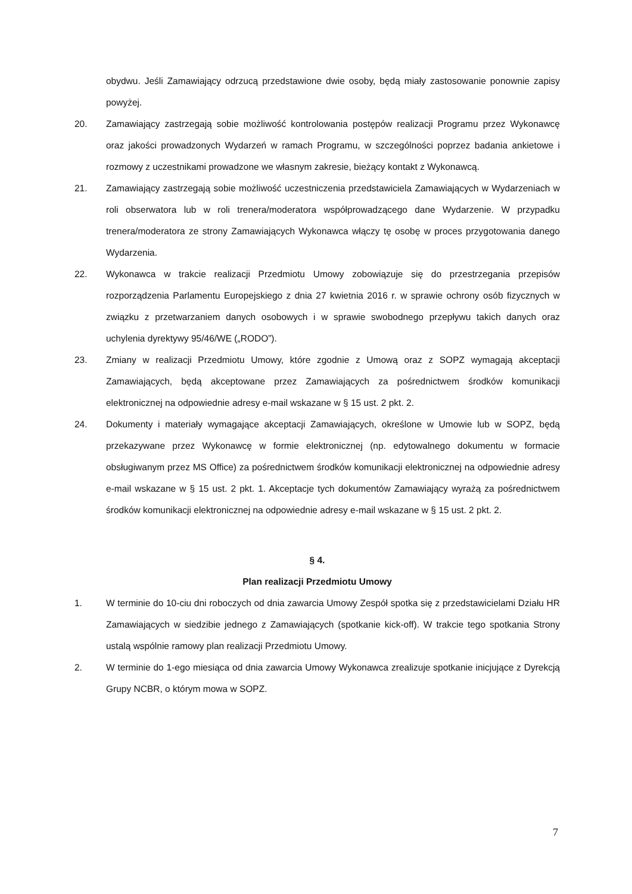obydwu. Jeśli Zamawiający odrzucą przedstawione dwie osoby, będą miały zastosowanie ponownie zapisy powyżej.
20. Zamawiający zastrzegają sobie możliwość kontrolowania postępów realizacji Programu przez Wykonawcę oraz jakości prowadzonych Wydarzeń w ramach Programu, w szczególności poprzez badania ankietowe i rozmowy z uczestnikami prowadzone we własnym zakresie, bieżący kontakt z Wykonawcą.
21. Zamawiający zastrzegają sobie możliwość uczestniczenia przedstawiciela Zamawiających w Wydarzeniach w roli obserwatora lub w roli trenera/moderatora współprowadzącego dane Wydarzenie. W przypadku trenera/moderatora ze strony Zamawiających Wykonawca włączy tę osobę w proces przygotowania danego Wydarzenia.
22. Wykonawca w trakcie realizacji Przedmiotu Umowy zobowiązuje się do przestrzegania przepisów rozporządzenia Parlamentu Europejskiego z dnia 27 kwietnia 2016 r. w sprawie ochrony osób fizycznych w związku z przetwarzaniem danych osobowych i w sprawie swobodnego przepływu takich danych oraz uchylenia dyrektywy 95/46/WE („RODO”).
23. Zmiany w realizacji Przedmiotu Umowy, które zgodnie z Umową oraz z SOPZ wymagają akceptacji Zamawiających, będą akceptowane przez Zamawiających za pośrednictwem środków komunikacji elektronicznej na odpowiednie adresy e-mail wskazane w § 15 ust. 2 pkt. 2.
24. Dokumenty i materiały wymagające akceptacji Zamawiających, określone w Umowie lub w SOPZ, będą przekazywane przez Wykonawcę w formie elektronicznej (np. edytowalnego dokumentu w formacie obsługiwanym przez MS Office) za pośrednictwem środków komunikacji elektronicznej na odpowiednie adresy e-mail wskazane w § 15 ust. 2 pkt. 1. Akceptacje tych dokumentów Zamawiający wyrażą za pośrednictwem środków komunikacji elektronicznej na odpowiednie adresy e-mail wskazane w § 15 ust. 2 pkt. 2.
§ 4.
Plan realizacji Przedmiotu Umowy
1. W terminie do 10-ciu dni roboczych od dnia zawarcia Umowy Zespół spotka się z przedstawicielami Działu HR Zamawiających w siedzibie jednego z Zamawiających (spotkanie kick-off). W trakcie tego spotkania Strony ustalą wspólnie ramowy plan realizacji Przedmiotu Umowy.
2. W terminie do 1-ego miesiąca od dnia zawarcia Umowy Wykonawca zrealizuje spotkanie inicjujące z Dyrekcją Grupy NCBR, o którym mowa w SOPZ.
7